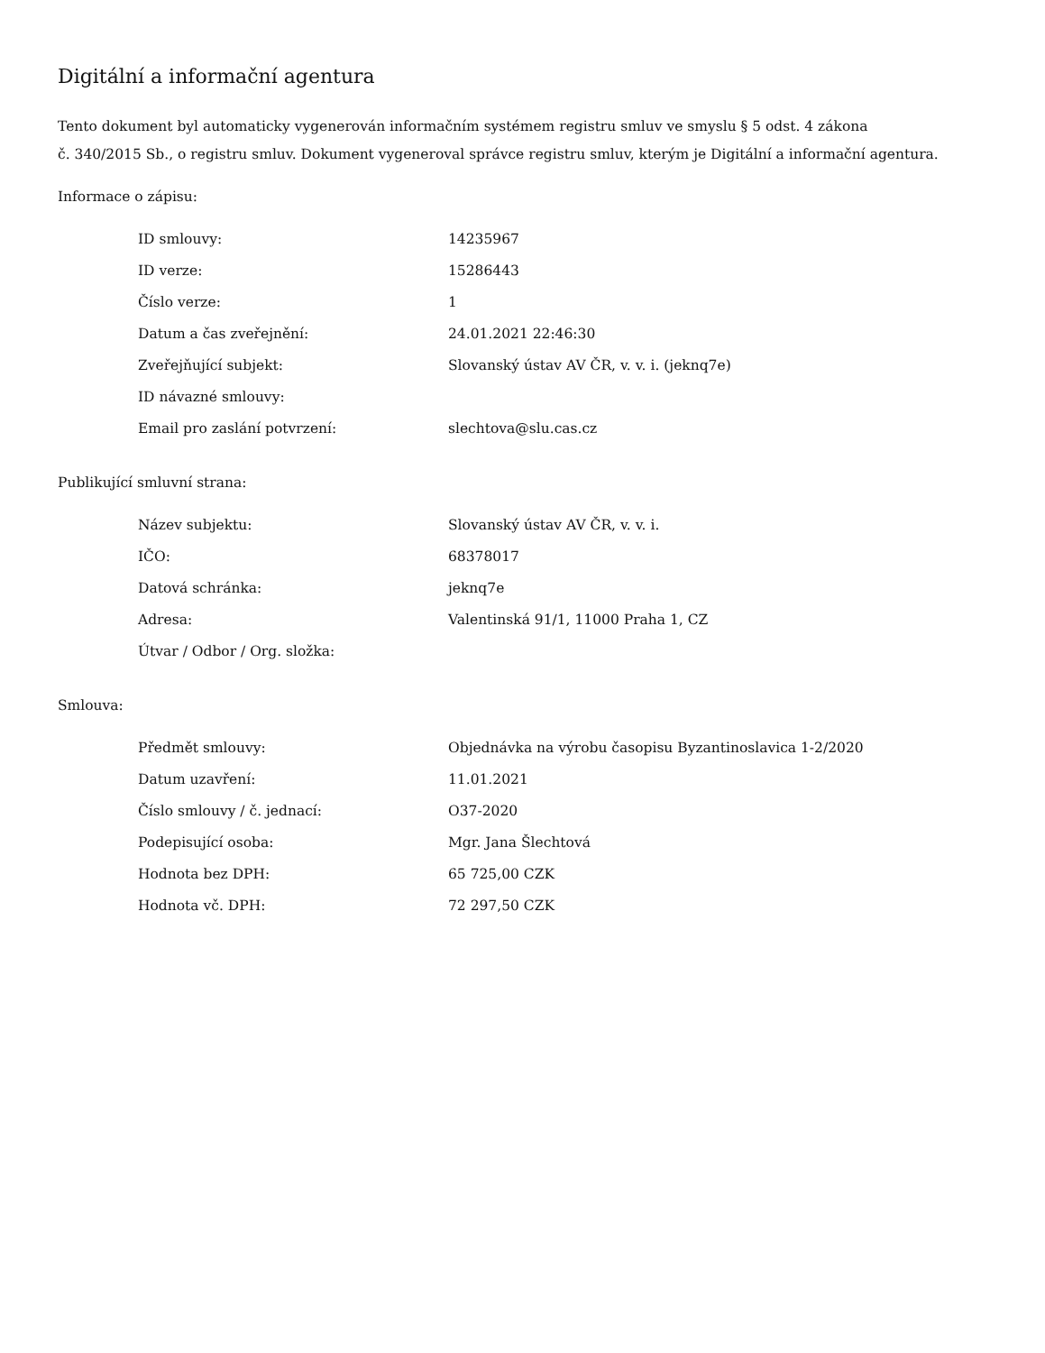Digitální a informační agentura
Tento dokument byl automaticky vygenerován informačním systémem registru smluv ve smyslu § 5 odst. 4 zákona
č. 340/2015 Sb., o registru smluv. Dokument vygeneroval správce registru smluv, kterým je Digitální a informační agentura.
Informace o zápisu:
| ID smlouvy: | 14235967 |
| ID verze: | 15286443 |
| Číslo verze: | 1 |
| Datum a čas zveřejnění: | 24.01.2021 22:46:30 |
| Zveřejňující subjekt: | Slovanský ústav AV ČR, v. v. i. (jeknq7e) |
| ID návazné smlouvy: | |
| Email pro zaslání potvrzení: | slechtova@slu.cas.cz |
Publikující smluvní strana:
| Název subjektu: | Slovanský ústav AV ČR, v. v. i. |
| IČO: | 68378017 |
| Datová schránka: | jeknq7e |
| Adresa: | Valentinská 91/1, 11000 Praha 1, CZ |
| Útvar / Odbor / Org. složka: | |
Smlouva:
| Předmět smlouvy: | Objednávka na výrobu časopisu Byzantinoslavica 1-2/2020 |
| Datum uzavření: | 11.01.2021 |
| Číslo smlouvy / č. jednací: | O37-2020 |
| Podepisující osoba: | Mgr. Jana Šlechtová |
| Hodnota bez DPH: | 65 725,00 CZK |
| Hodnota vč. DPH: | 72 297,50 CZK |